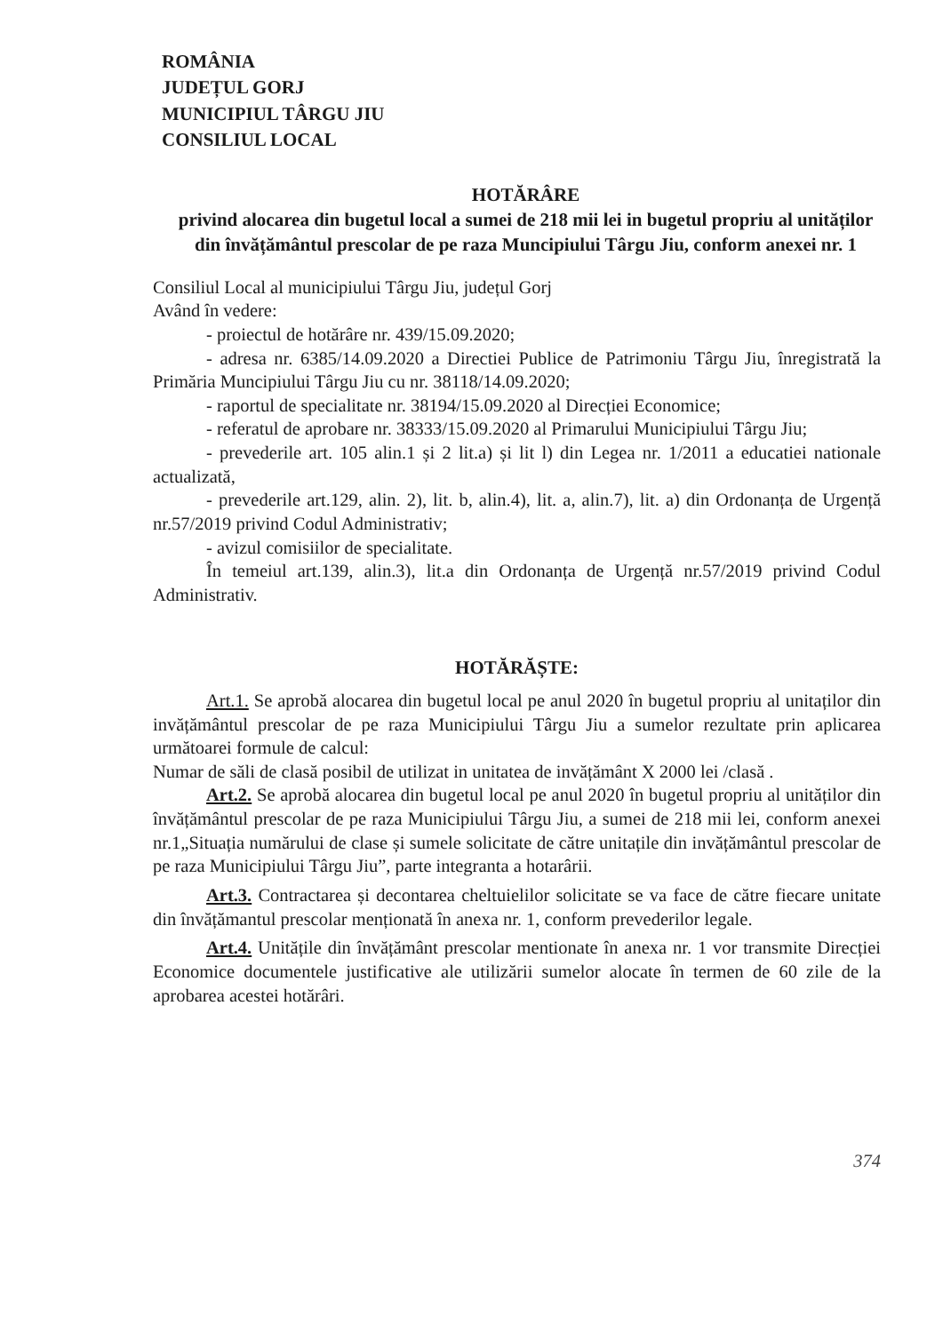ROMÂNIA
JUDEȚUL GORJ
MUNICIPIUL TÂRGU JIU
CONSILIUL LOCAL
HOTĂRÂRE
privind alocarea din bugetul local a sumei de 218 mii lei in bugetul propriu al unităților din învățământul prescolar de pe raza Muncipiului Târgu Jiu, conform anexei nr. 1
Consiliul Local al municipiului Târgu Jiu, județul Gorj
Având în vedere:
- proiectul de hotărâre nr. 439/15.09.2020;
- adresa nr. 6385/14.09.2020 a Directiei Publice de Patrimoniu Târgu Jiu, înregistrată la Primăria Muncipiului Târgu Jiu cu nr. 38118/14.09.2020;
- raportul de specialitate nr. 38194/15.09.2020 al Direcției Economice;
- referatul de aprobare nr. 38333/15.09.2020 al Primarului Municipiului Târgu Jiu;
- prevederile art. 105 alin.1 și 2 lit.a) și lit l) din Legea nr. 1/2011 a educatiei nationale actualizată,
- prevederile art.129, alin. 2), lit. b, alin.4), lit. a, alin.7), lit. a) din Ordonanța de Urgență nr.57/2019 privind Codul Administrativ;
- avizul comisiilor de specialitate.
În temeiul art.139, alin.3), lit.a din Ordonanța de Urgență nr.57/2019 privind Codul Administrativ.
HOTĂRĂȘTE:
Art.1. Se aprobă alocarea din bugetul local pe anul 2020 în bugetul propriu al unitaților din invățământul prescolar de pe raza Municipiului Târgu Jiu a sumelor rezultate prin aplicarea următoarei formule de calcul:
Numar de săli de clasă posibil de utilizat in unitatea de invățământ X 2000 lei /clasă .
Art.2. Se aprobă alocarea din bugetul local pe anul 2020 în bugetul propriu al unităților din învățământul prescolar de pe raza Municipiului Târgu Jiu, a sumei de 218 mii lei, conform anexei nr.1„Situația numărului de clase și sumele solicitate de către unitațile din invățământul prescolar de pe raza Municipiului Târgu Jiu”, parte integranta a hotarârii.
Art.3. Contractarea și decontarea cheltuielilor solicitate se va face de către fiecare unitate din învățămantul prescolar menționată în anexa nr. 1, conform prevederilor legale.
Art.4. Unitățile din învățământ prescolar mentionate în anexa nr. 1 vor transmite Direcției Economice documentele justificative ale utilizării sumelor alocate în termen de 60 zile de la aprobarea acestei hotărâri.
374